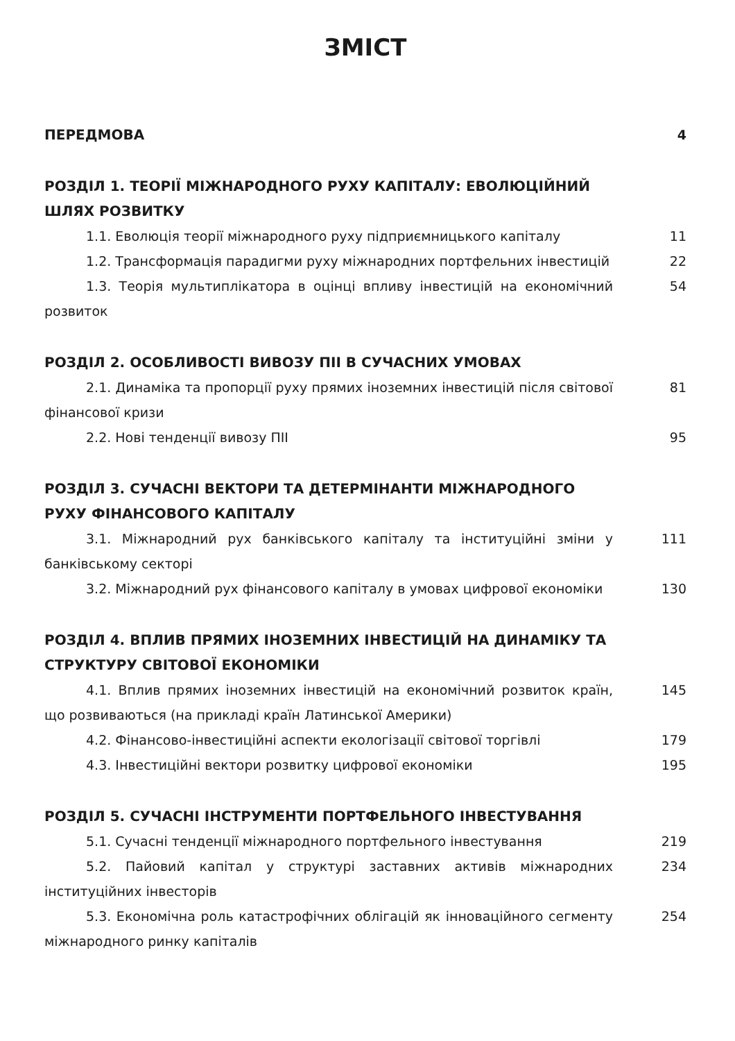ЗМІСТ
ПЕРЕДМОВА 4
РОЗДІЛ 1. ТЕОРІЇ МІЖНАРОДНОГО РУХУ КАПІТАЛУ: ЕВОЛЮЦІЙНИЙ ШЛЯХ РОЗВИТКУ
1.1. Еволюція теорії міжнародного руху підприємницького капіталу 11
1.2. Трансформація парадигми руху міжнародних портфельних інвестицій 22
1.3. Теорія мультиплікатора в оцінці впливу інвестицій на економічний розвиток
54
РОЗДІЛ 2. ОСОБЛИВОСТІ ВИВОЗУ ПІІ В СУЧАСНИХ УМОВАХ
2.1. Динаміка та пропорції руху прямих іноземних інвестицій після світової фінансової кризи
81
2.2. Нові тенденції вивозу ПІІ 95
РОЗДІЛ 3. СУЧАСНІ ВЕКТОРИ ТА ДЕТЕРМІНАНТИ МІЖНАРОДНОГО РУХУ ФІНАНСОВОГО КАПІТАЛУ
3.1. Міжнародний рух банківського капіталу та інституційні зміни у банківському секторі
111
3.2. Міжнародний рух фінансового капіталу в умовах цифрової економіки
130
РОЗДІЛ 4. ВПЛИВ ПРЯМИХ ІНОЗЕМНИХ ІНВЕСТИЦІЙ НА ДИНАМІКУ ТА СТРУКТУРУ СВІТОВОЇ ЕКОНОМІКИ
4.1. Вплив прямих іноземних інвестицій на економічний розвиток країн, що розвиваються (на прикладі країн Латинської Америки)
145
4.2. Фінансово-інвестиційні аспекти екологізації світової торгівлі 179
4.3. Інвестиційні вектори розвитку цифрової економіки 195
РОЗДІЛ 5. СУЧАСНІ ІНСТРУМЕНТИ ПОРТФЕЛЬНОГО ІНВЕСТУВАННЯ
5.1. Сучасні тенденції міжнародного портфельного інвестування 219
5.2. Пайовий капітал у структурі заставних активів міжнародних інституційних інвесторів
234
5.3. Економічна роль катастрофічних облігацій як інноваційного сегменту міжнародного ринку капіталів
254